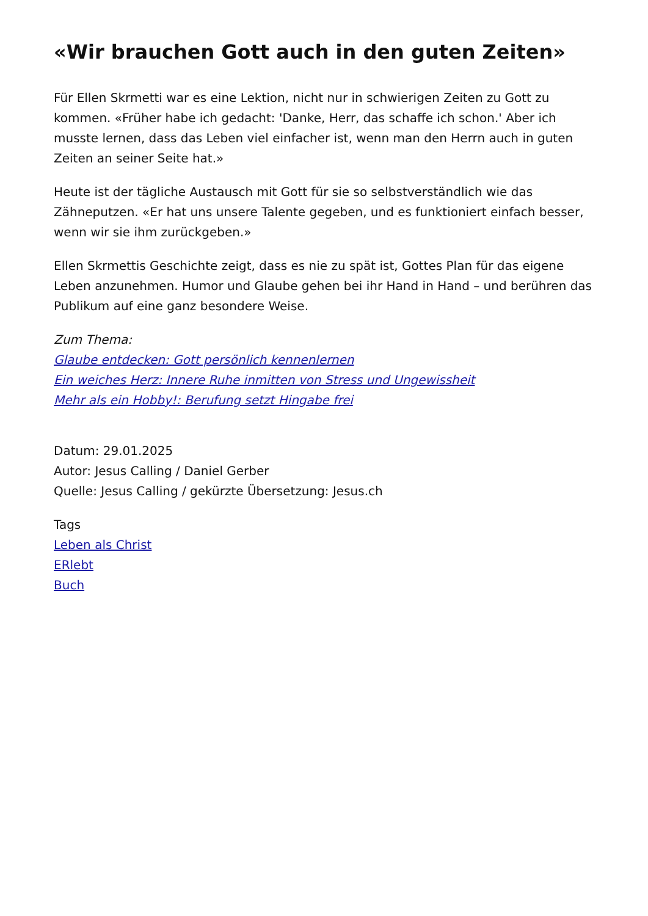«Wir brauchen Gott auch in den guten Zeiten»
Für Ellen Skrmetti war es eine Lektion, nicht nur in schwierigen Zeiten zu Gott zu kommen. «Früher habe ich gedacht: 'Danke, Herr, das schaffe ich schon.' Aber ich musste lernen, dass das Leben viel einfacher ist, wenn man den Herrn auch in guten Zeiten an seiner Seite hat.»
Heute ist der tägliche Austausch mit Gott für sie so selbstverständlich wie das Zähneputzen. «Er hat uns unsere Talente gegeben, und es funktioniert einfach besser, wenn wir sie ihm zurückgeben.»
Ellen Skrmettis Geschichte zeigt, dass es nie zu spät ist, Gottes Plan für das eigene Leben anzunehmen. Humor und Glaube gehen bei ihr Hand in Hand – und berühren das Publikum auf eine ganz besondere Weise.
Zum Thema:
Glaube entdecken: Gott persönlich kennenlernen
Ein weiches Herz: Innere Ruhe inmitten von Stress und Ungewissheit
Mehr als ein Hobby!: Berufung setzt Hingabe frei
Datum: 29.01.2025
Autor: Jesus Calling / Daniel Gerber
Quelle: Jesus Calling / gekürzte Übersetzung: Jesus.ch
Tags
Leben als Christ
ERlebt
Buch